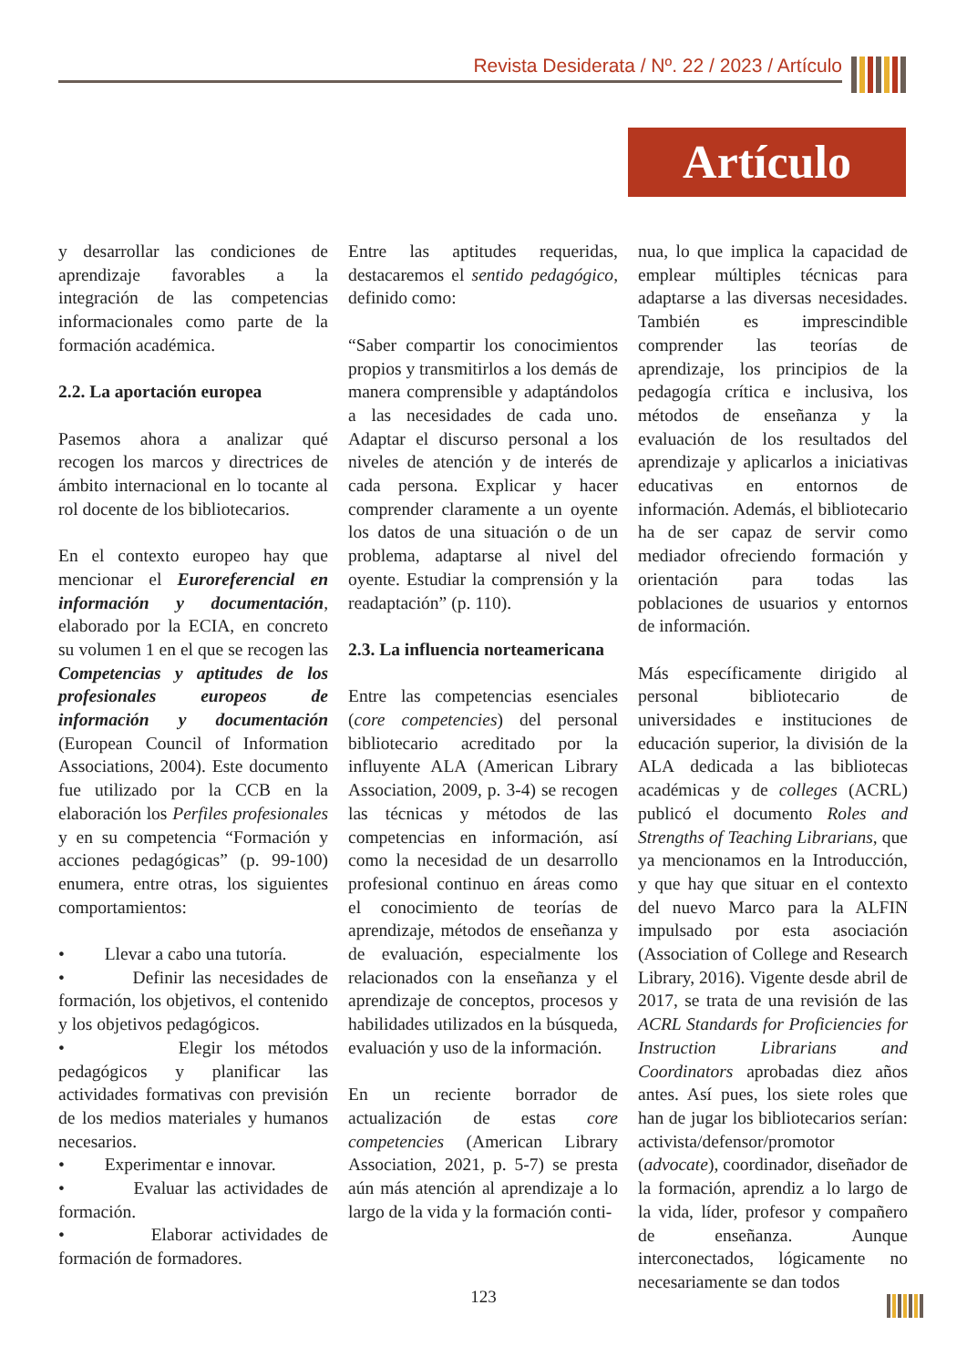Revista Desiderata / Nº. 22 / 2023 / Artículo
Artículo
y desarrollar las condiciones de aprendizaje favorables a la integración de las competencias informacionales como parte de la formación académica.
2.2. La aportación europea
Pasemos ahora a analizar qué recogen los marcos y directrices de ámbito internacional en lo tocante al rol docente de los bibliotecarios.
En el contexto europeo hay que mencionar el Euroreferencial en información y documentación, elaborado por la ECIA, en concreto su volumen 1 en el que se recogen las Competencias y aptitudes de los profesionales europeos de información y documentación (European Council of Information Associations, 2004). Este documento fue utilizado por la CCB en la elaboración los Perfiles profesionales y en su competencia “Formación y acciones pedagógicas” (p. 99-100) enumera, entre otras, los siguientes comportamientos:
• Llevar a cabo una tutoría.
• Definir las necesidades de formación, los objetivos, el contenido y los objetivos pedagógicos.
• Elegir los métodos pedagógicos y planificar las actividades formativas con previsión de los medios materiales y humanos necesarios.
• Experimentar e innovar.
• Evaluar las actividades de formación.
• Elaborar actividades de formación de formadores.
Entre las aptitudes requeridas, destacaremos el sentido pedagógico, definido como:
“Saber compartir los conocimientos propios y transmitirlos a los demás de manera comprensible y adaptándolos a las necesidades de cada uno. Adaptar el discurso personal a los niveles de atención y de interés de cada persona. Explicar y hacer comprender claramente a un oyente los datos de una situación o de un problema, adaptarse al nivel del oyente. Estudiar la comprensión y la readaptación” (p. 110).
2.3. La influencia norteamericana
Entre las competencias esenciales (core competencies) del personal bibliotecario acreditado por la influyente ALA (American Library Association, 2009, p. 3-4) se recogen las técnicas y métodos de las competencias en información, así como la necesidad de un desarrollo profesional continuo en áreas como el conocimiento de teorías de aprendizaje, métodos de enseñanza y de evaluación, especialmente los relacionados con la enseñanza y el aprendizaje de conceptos, procesos y habilidades utilizados en la búsqueda, evaluación y uso de la información.
En un reciente borrador de actualización de estas core competencies (American Library Association, 2021, p. 5-7) se presta aún más atención al aprendizaje a lo largo de la vida y la formación conti-
nua, lo que implica la capacidad de emplear múltiples técnicas para adaptarse a las diversas necesidades. También es imprescindible comprender las teorías de aprendizaje, los principios de la pedagogía crítica e inclusiva, los métodos de enseñanza y la evaluación de los resultados del aprendizaje y aplicarlos a iniciativas educativas en entornos de información. Además, el bibliotecario ha de ser capaz de servir como mediador ofreciendo formación y orientación para todas las poblaciones de usuarios y entornos de información.
Más específicamente dirigido al personal bibliotecario de universidades e instituciones de educación superior, la división de la ALA dedicada a las bibliotecas académicas y de colleges (ACRL) publicó el documento Roles and Strengths of Teaching Librarians, que ya mencionamos en la Introducción, y que hay que situar en el contexto del nuevo Marco para la ALFIN impulsado por esta asociación (Association of College and Research Library, 2016). Vigente desde abril de 2017, se trata de una revisión de las ACRL Standards for Proficiencies for Instruction Librarians and Coordinators aprobadas diez años antes. Así pues, los siete roles que han de jugar los bibliotecarios serían: activista/defensor/promotor (advocate), coordinador, diseñador de la formación, aprendiz a lo largo de la vida, líder, profesor y compañero de enseñanza. Aunque interconectados, lógicamente no necesariamente se dan todos
123